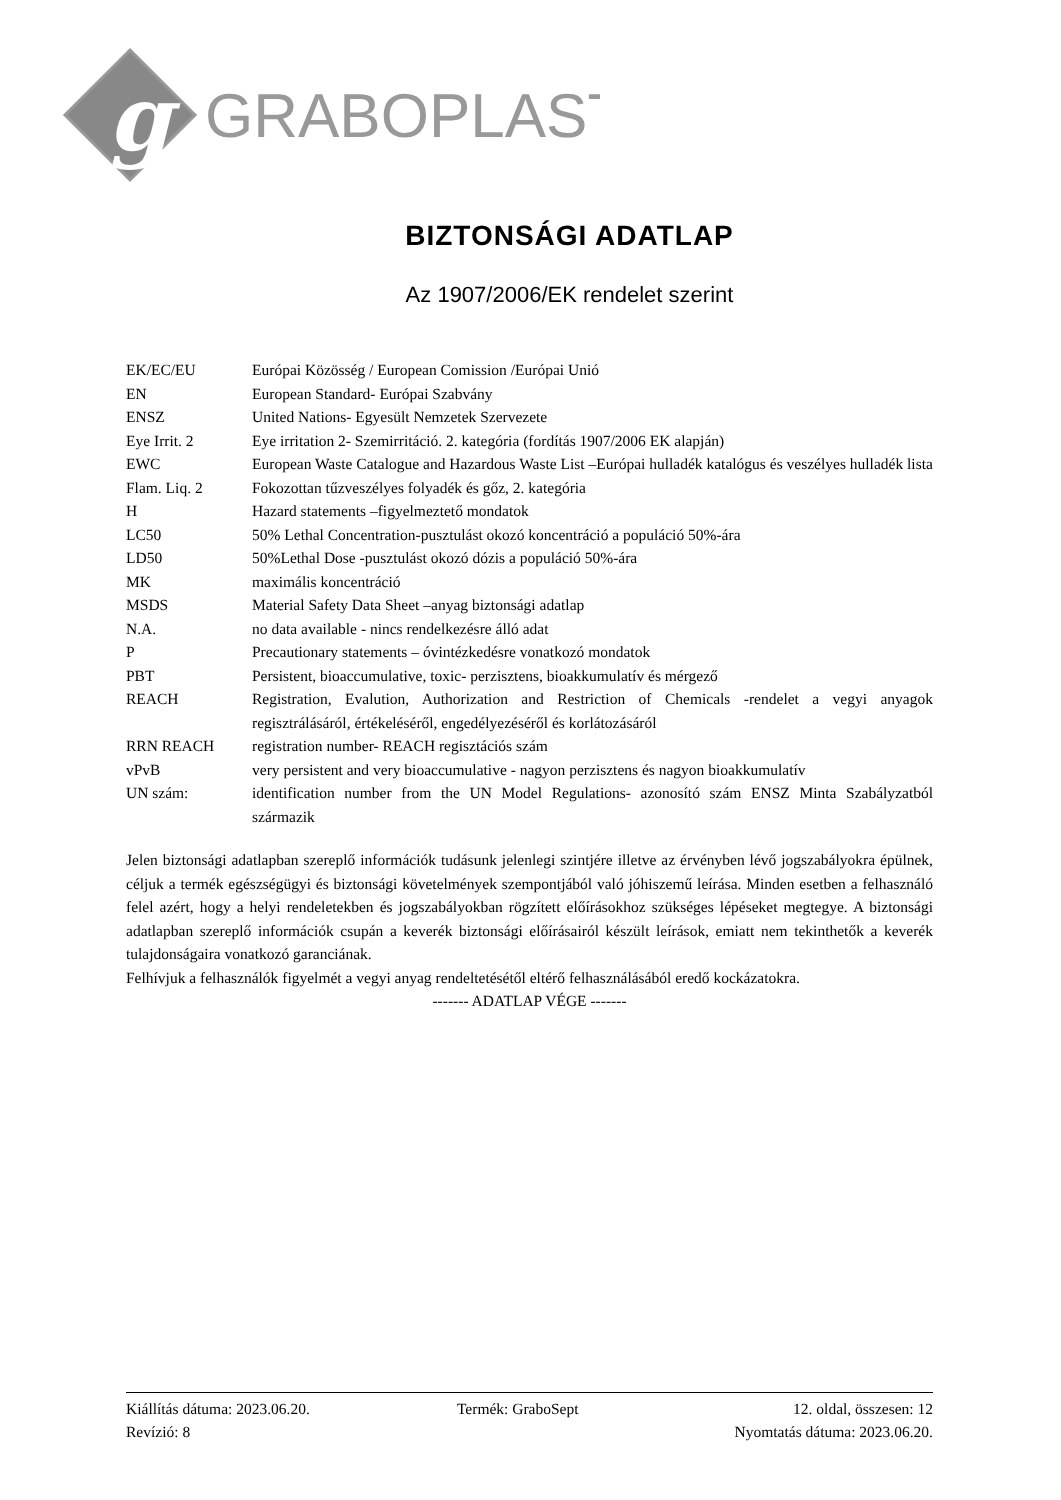g
GRABOPLAST
BIZTONSÁGI ADATLAP
Az 1907/2006/EK rendelet szerint
| EK/EC/EU | Európai Közösség / European Comission /Európai Unió |
| EN | European Standard- Európai Szabvány |
| ENSZ | United Nations- Egyesült Nemzetek Szervezete |
| Eye Irrit. 2 | Eye irritation 2- Szemirritáció. 2. kategória (fordítás 1907/2006 EK alapján) |
| EWC | European Waste Catalogue and Hazardous Waste List –Európai hulladék katalógus és veszélyes hulladék lista |
| Flam. Liq. 2 | Fokozottan tűzveszélyes folyadék és gőz, 2. kategória |
| H | Hazard statements –figyelmeztető mondatok |
| LC50 | 50% Lethal Concentration-pusztulást okozó koncentráció a populáció 50%-ára |
| LD50 | 50%Lethal Dose -pusztulást okozó dózis a populáció 50%-ára |
| MK | maximális koncentráció |
| MSDS | Material Safety Data Sheet –anyag biztonsági adatlap |
| N.A. | no data available - nincs rendelkezésre álló adat |
| P | Precautionary statements – óvintézkedésre vonatkozó mondatok |
| PBT | Persistent, bioaccumulative, toxic- perzisztens, bioakkumulatív és mérgező |
| REACH | Registration, Evalution, Authorization and Restriction of Chemicals -rendelet a vegyi anyagok regisztrálásáról, értékeléséről, engedélyezéséről és korlátozásáról |
| RRN REACH | registration number- REACH regisztációs szám |
| vPvB | very persistent and very bioaccumulative - nagyon perzisztens és nagyon bioakkumulatív |
| UN szám: | identification number from the UN Model Regulations- azonosító szám ENSZ Minta Szabályzatból származik |
Jelen biztonsági adatlapban szereplő információk tudásunk jelenlegi szintjére illetve az érvényben lévő jogszabályokra épülnek, céljuk a termék egészségügyi és biztonsági követelmények szempontjából való jóhiszemű leírása. Minden esetben a felhasználó felel azért, hogy a helyi rendeletekben és jogszabályokban rögzített előírásokhoz szükséges lépéseket megtegye. A biztonsági adatlapban szereplő információk csupán a keverék biztonsági előírásairól készült leírások, emiatt nem tekinthetők a keverék tulajdonságaira vonatkozó garanciának.
Felhívjuk a felhasználók figyelmét a vegyi anyag rendeltetésétől eltérő felhasználásából eredő kockázatokra.
------- ADATLAP VÉGE -------
| Kiállítás dátuma: 2023.06.20. | Termék: GraboSept | 12. oldal, összesen: 12 |
| Revízió: 8 | | Nyomtatás dátuma: 2023.06.20. |